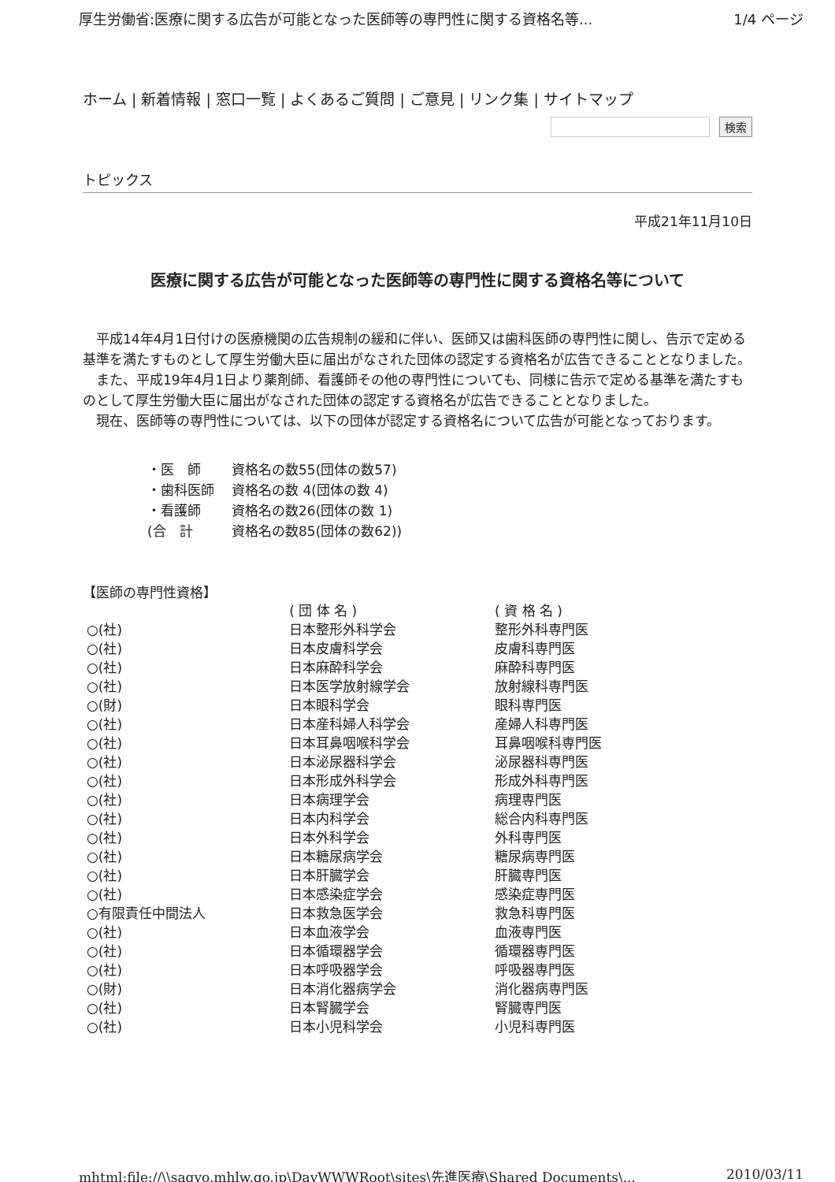厚生労働省:医療に関する広告が可能となった医師等の専門性に関する資格名等... 1/4 ページ
ホーム | 新着情報 | 窓口一覧 | よくあるご質問 | ご意見 | リンク集 | サイトマップ
検索
トピックス
平成21年11月10日
医療に関する広告が可能となった医師等の専門性に関する資格名等について
平成14年4月1日付けの医療機関の広告規制の緩和に伴い、医師又は歯科医師の専門性に関し、告示で定める基準を満たすものとして厚生労働大臣に届出がなされた団体の認定する資格名が広告できることとなりました。
また、平成19年4月1日より薬剤師、看護師その他の専門性についても、同様に告示で定める基準を満たすものとして厚生労働大臣に届出がなされた団体の認定する資格名が広告できることとなりました。
現在、医師等の専門性については、以下の団体が認定する資格名について広告が可能となっております。
| ・医 師 | 資格名の数55(団体の数57) |
| ・歯科医師 | 資格名の数 4(団体の数 4) |
| ・看護師 | 資格名の数26(団体の数 1) |
| (合 計 | 資格名の数85(団体の数62)) |
【医師の専門性資格】
| | ( 団 体 名 ) | ( 資 格 名 ) |
| --- | --- | --- |
| ○(社) | 日本整形外科学会 | 整形外科専門医 |
| ○(社) | 日本皮膚科学会 | 皮膚科専門医 |
| ○(社) | 日本麻酔科学会 | 麻酔科専門医 |
| ○(社) | 日本医学放射線学会 | 放射線科専門医 |
| ○(財) | 日本眼科学会 | 眼科専門医 |
| ○(社) | 日本産科婦人科学会 | 産婦人科専門医 |
| ○(社) | 日本耳鼻咽喉科学会 | 耳鼻咽喉科専門医 |
| ○(社) | 日本泌尿器科学会 | 泌尿器科専門医 |
| ○(社) | 日本形成外科学会 | 形成外科専門医 |
| ○(社) | 日本病理学会 | 病理専門医 |
| ○(社) | 日本内科学会 | 総合内科専門医 |
| ○(社) | 日本外科学会 | 外科専門医 |
| ○(社) | 日本糖尿病学会 | 糖尿病専門医 |
| ○(社) | 日本肝臓学会 | 肝臓専門医 |
| ○(社) | 日本感染症学会 | 感染症専門医 |
| ○有限責任中間法人 | 日本救急医学会 | 救急科専門医 |
| ○(社) | 日本血液学会 | 血液専門医 |
| ○(社) | 日本循環器学会 | 循環器専門医 |
| ○(社) | 日本呼吸器学会 | 呼吸器専門医 |
| ○(財) | 日本消化器病学会 | 消化器病専門医 |
| ○(社) | 日本腎臓学会 | 腎臓専門医 |
| ○(社) | 日本小児科学会 | 小児科専門医 |
mhtml:file://\\sagyo.mhlw.go.jp\DavWWWRoot\sites\先進医療\Shared Documents\... 2010/03/11